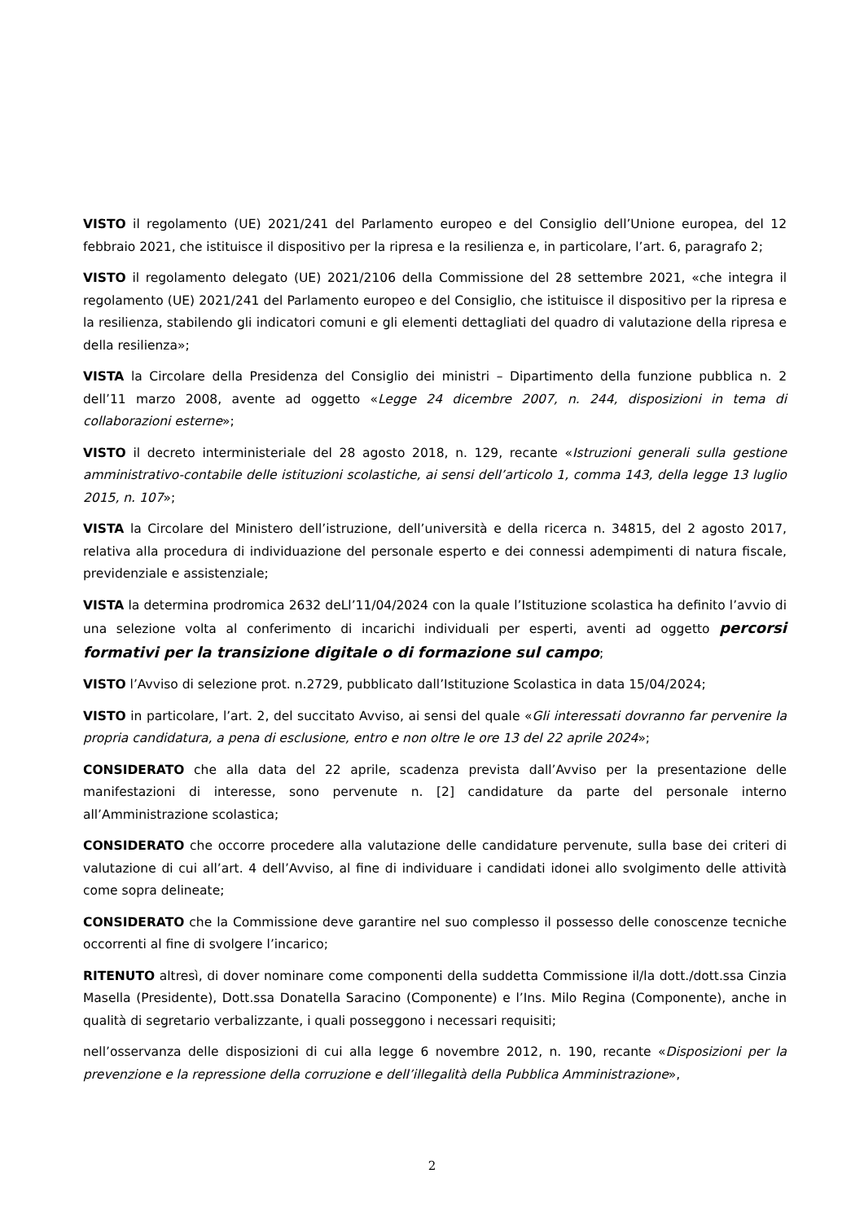VISTO il regolamento (UE) 2021/241 del Parlamento europeo e del Consiglio dell’Unione europea, del 12 febbraio 2021, che istituisce il dispositivo per la ripresa e la resilienza e, in particolare, l’art. 6, paragrafo 2;
VISTO il regolamento delegato (UE) 2021/2106 della Commissione del 28 settembre 2021, «che integra il regolamento (UE) 2021/241 del Parlamento europeo e del Consiglio, che istituisce il dispositivo per la ripresa e la resilienza, stabilendo gli indicatori comuni e gli elementi dettagliati del quadro di valutazione della ripresa e della resilienza»;
VISTA la Circolare della Presidenza del Consiglio dei ministri – Dipartimento della funzione pubblica n. 2 dell’11 marzo 2008, avente ad oggetto «Legge 24 dicembre 2007, n. 244, disposizioni in tema di collaborazioni esterne»;
VISTO il decreto interministeriale del 28 agosto 2018, n. 129, recante «Istruzioni generali sulla gestione amministrativo-contabile delle istituzioni scolastiche, ai sensi dell’articolo 1, comma 143, della legge 13 luglio 2015, n. 107»;
VISTA la Circolare del Ministero dell’istruzione, dell’università e della ricerca n. 34815, del 2 agosto 2017, relativa alla procedura di individuazione del personale esperto e dei connessi adempimenti di natura fiscale, previdenziale e assistenziale;
VISTA la determina prodromica 2632 deLl’11/04/2024 con la quale l’Istituzione scolastica ha definito l’avvio di una selezione volta al conferimento di incarichi individuali per esperti, aventi ad oggetto percorsi formativi per la transizione digitale o di formazione sul campo;
VISTO l’Avviso di selezione prot. n.2729, pubblicato dall’Istituzione Scolastica in data 15/04/2024;
VISTO in particolare, l’art. 2, del succitato Avviso, ai sensi del quale «Gli interessati dovranno far pervenire la propria candidatura, a pena di esclusione, entro e non oltre le ore 13 del 22 aprile 2024»;
CONSIDERATO che alla data del 22 aprile, scadenza prevista dall’Avviso per la presentazione delle manifestazioni di interesse, sono pervenute n. [2] candidature da parte del personale interno all’Amministrazione scolastica;
CONSIDERATO che occorre procedere alla valutazione delle candidature pervenute, sulla base dei criteri di valutazione di cui all’art. 4 dell’Avviso, al fine di individuare i candidati idonei allo svolgimento delle attività come sopra delineate;
CONSIDERATO che la Commissione deve garantire nel suo complesso il possesso delle conoscenze tecniche occorrenti al fine di svolgere l’incarico;
RITENUTO altresì, di dover nominare come componenti della suddetta Commissione il/la dott./dott.ssa Cinzia Masella (Presidente), Dott.ssa Donatella Saracino (Componente) e l’Ins. Milo Regina (Componente), anche in qualità di segretario verbalizzante, i quali posseggono i necessari requisiti;
nell’osservanza delle disposizioni di cui alla legge 6 novembre 2012, n. 190, recante «Disposizioni per la prevenzione e la repressione della corruzione e dell’illegalità della Pubblica Amministrazione»,
2